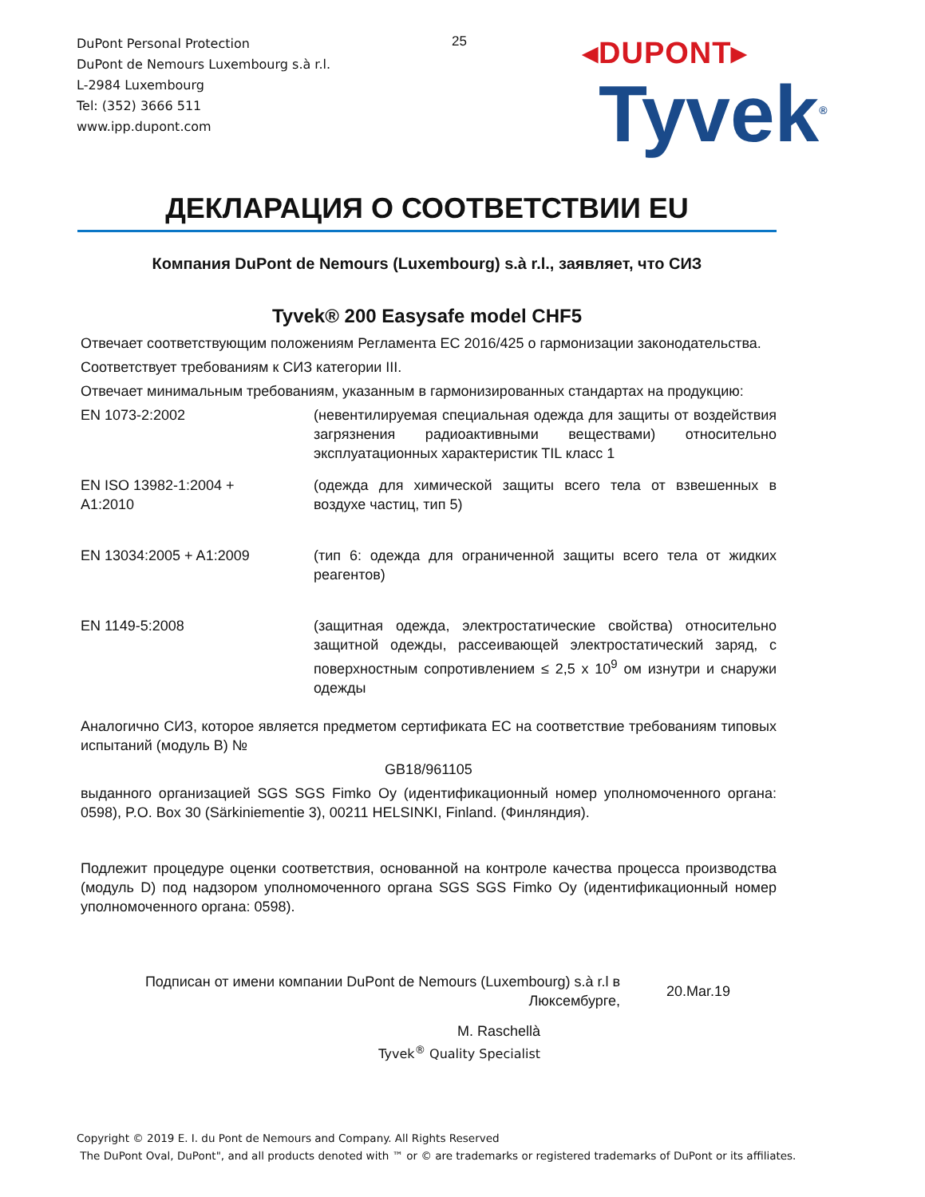DuPont Personal Protection
DuPont de Nemours Luxembourg s.à r.l.
L-2984 Luxembourg
Tel: (352) 3666 511
www.ipp.dupont.com
25
◂DUPONT▸
Tyvek<sup>®</sup>
ДЕКЛАРАЦИЯ О СООТВЕТСТВИИ EU
Компания DuPont de Nemours (Luxembourg) s.à r.l., заявляет, что СИЗ
Tyvek® 200 Easysafe model CHF5
Отвечает соответствующим положениям Регламента ЕС 2016/425 о гармонизации законодательства.
Соответствует требованиям к СИЗ категории III.
Отвечает минимальным требованиям, указанным в гармонизированных стандартах на продукцию:
EN 1073-2:2002 (невентилируемая специальная одежда для защиты от воздействия загрязнения радиоактивными веществами) относительно эксплуатационных характеристик TIL класс 1
EN ISO 13982-1:2004 +
A1:2010
(одежда для химической защиты всего тела от взвешенных в воздухе частиц, тип 5)
EN 13034:2005 + A1:2009 (тип 6: одежда для ограниченной защиты всего тела от жидких реагентов)
EN 1149-5:2008 (защитная одежда, электростатические свойства) относительно защитной одежды, рассеивающей электростатический заряд, с поверхностным сопротивлением ≤ 2,5 x 10<sup>9</sup> ом изнутри и снаружи одежды
Аналогично СИЗ, которое является предметом сертификата ЕС на соответствие требованиям типовых испытаний (модуль B) №
GB18/961105
выданного организацией SGS SGS Fimko Oy (идентификационный номер уполномоченного органа: 0598), P.O. Box 30 (Särkiniementie 3), 00211 HELSINKI, Finland. (Финляндия).
Подлежит процедуре оценки соответствия, основанной на контроле качества процесса производства (модуль D) под надзором уполномоченного органа SGS SGS Fimko Oy (идентификационный номер уполномоченного органа: 0598).
Подписан от имени компании DuPont de Nemours (Luxembourg) s.à r.l в Люксембурге,
20.Mar.19
M. Raschellà
Tyvek<sup>®</sup> Quality Specialist
Copyright © 2019 E. I. du Pont de Nemours and Company. All Rights Reserved
The DuPont Oval, DuPont", and all products denoted with ™ or © are trademarks or registered trademarks of DuPont or its affiliates.